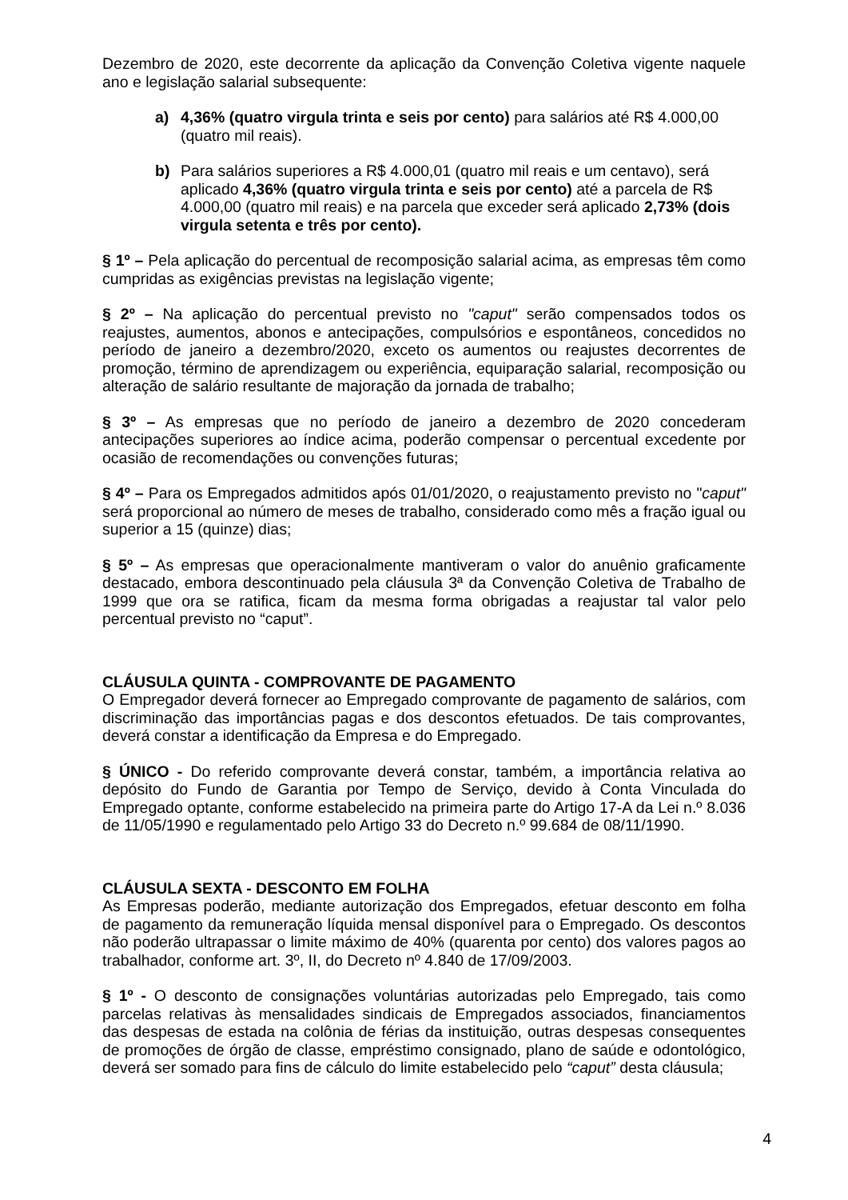Dezembro de 2020, este decorrente da aplicação da Convenção Coletiva vigente naquele ano e legislação salarial subsequente:
a) 4,36% (quatro virgula trinta e seis por cento) para salários até R$ 4.000,00 (quatro mil reais).
b) Para salários superiores a R$ 4.000,01 (quatro mil reais e um centavo), será aplicado 4,36% (quatro virgula trinta e seis por cento) até a parcela de R$ 4.000,00 (quatro mil reais) e na parcela que exceder será aplicado 2,73% (dois virgula setenta e três por cento).
§ 1º – Pela aplicação do percentual de recomposição salarial acima, as empresas têm como cumpridas as exigências previstas na legislação vigente;
§ 2º – Na aplicação do percentual previsto no "caput" serão compensados todos os reajustes, aumentos, abonos e antecipações, compulsórios e espontâneos, concedidos no período de janeiro a dezembro/2020, exceto os aumentos ou reajustes decorrentes de promoção, término de aprendizagem ou experiência, equiparação salarial, recomposição ou alteração de salário resultante de majoração da jornada de trabalho;
§ 3º – As empresas que no período de janeiro a dezembro de 2020 concederam antecipações superiores ao índice acima, poderão compensar o percentual excedente por ocasião de recomendações ou convenções futuras;
§ 4º – Para os Empregados admitidos após 01/01/2020, o reajustamento previsto no "caput" será proporcional ao número de meses de trabalho, considerado como mês a fração igual ou superior a 15 (quinze) dias;
§ 5º – As empresas que operacionalmente mantiveram o valor do anuênio graficamente destacado, embora descontinuado pela cláusula 3ª da Convenção Coletiva de Trabalho de 1999 que ora se ratifica, ficam da mesma forma obrigadas a reajustar tal valor pelo percentual previsto no “caput”.
CLÁUSULA QUINTA - COMPROVANTE DE PAGAMENTO
O Empregador deverá fornecer ao Empregado comprovante de pagamento de salários, com discriminação das importâncias pagas e dos descontos efetuados. De tais comprovantes, deverá constar a identificação da Empresa e do Empregado.
§ ÚNICO - Do referido comprovante deverá constar, também, a importância relativa ao depósito do Fundo de Garantia por Tempo de Serviço, devido à Conta Vinculada do Empregado optante, conforme estabelecido na primeira parte do Artigo 17-A da Lei n.º 8.036 de 11/05/1990 e regulamentado pelo Artigo 33 do Decreto n.º 99.684 de 08/11/1990.
CLÁUSULA SEXTA - DESCONTO EM FOLHA
As Empresas poderão, mediante autorização dos Empregados, efetuar desconto em folha de pagamento da remuneração líquida mensal disponível para o Empregado. Os descontos não poderão ultrapassar o limite máximo de 40% (quarenta por cento) dos valores pagos ao trabalhador, conforme art. 3º, II, do Decreto nº 4.840 de 17/09/2003.
§ 1º - O desconto de consignações voluntárias autorizadas pelo Empregado, tais como parcelas relativas às mensalidades sindicais de Empregados associados, financiamentos das despesas de estada na colônia de férias da instituição, outras despesas consequentes de promoções de órgão de classe, empréstimo consignado, plano de saúde e odontológico, deverá ser somado para fins de cálculo do limite estabelecido pelo “caput” desta cláusula;
4